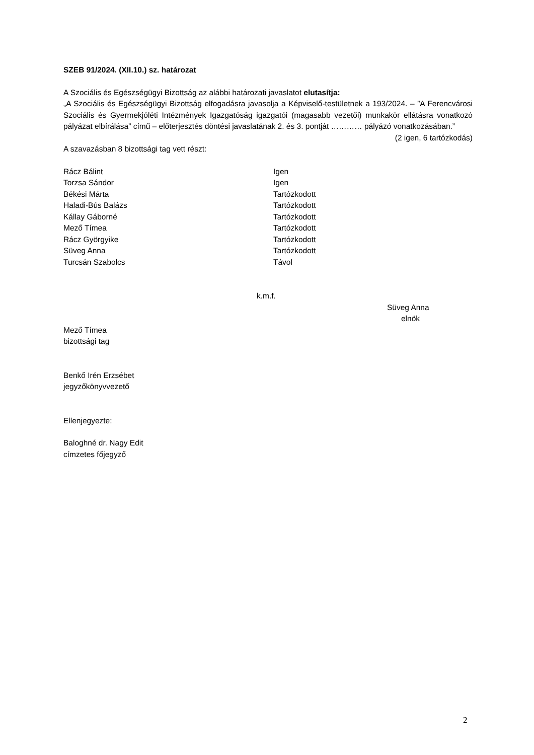SZEB 91/2024. (XII.10.) sz. határozat
A Szociális és Egészségügyi Bizottság az alábbi határozati javaslatot elutasítja:
„A Szociális és Egészségügyi Bizottság elfogadásra javasolja a Képviselő-testületnek a 193/2024. – ”A Ferencvárosi Szociális és Gyermekjóléti Intézmények Igazgatóság igazgatói (magasabb vezetői) munkakör ellátásra vonatkozó pályázat elbírálása” című – előterjesztés döntési javaslatának 2. és 3. pontját ………… pályázó vonatkozásában.”
(2 igen, 6 tartózkodás)
A szavazásban 8 bizottsági tag vett részt:
| Rácz Bálint | Igen |
| Torzsa Sándor | Igen |
| Békési Márta | Tartózkodott |
| Haladi-Bús Balázs | Tartózkodott |
| Kállay Gáborné | Tartózkodott |
| Mező Tímea | Tartózkodott |
| Rácz Györgyike | Tartózkodott |
| Süveg Anna | Tartózkodott |
| Turcsán Szabolcs | Távol |
k.m.f.
Süveg Anna
elnök
Mező Tímea
bizottsági tag
Benkő Irén Erzsébet
jegyzőkönyvvezető
Ellenjegyezte:
Baloghné dr. Nagy Edit
címzetes főjegyző
2